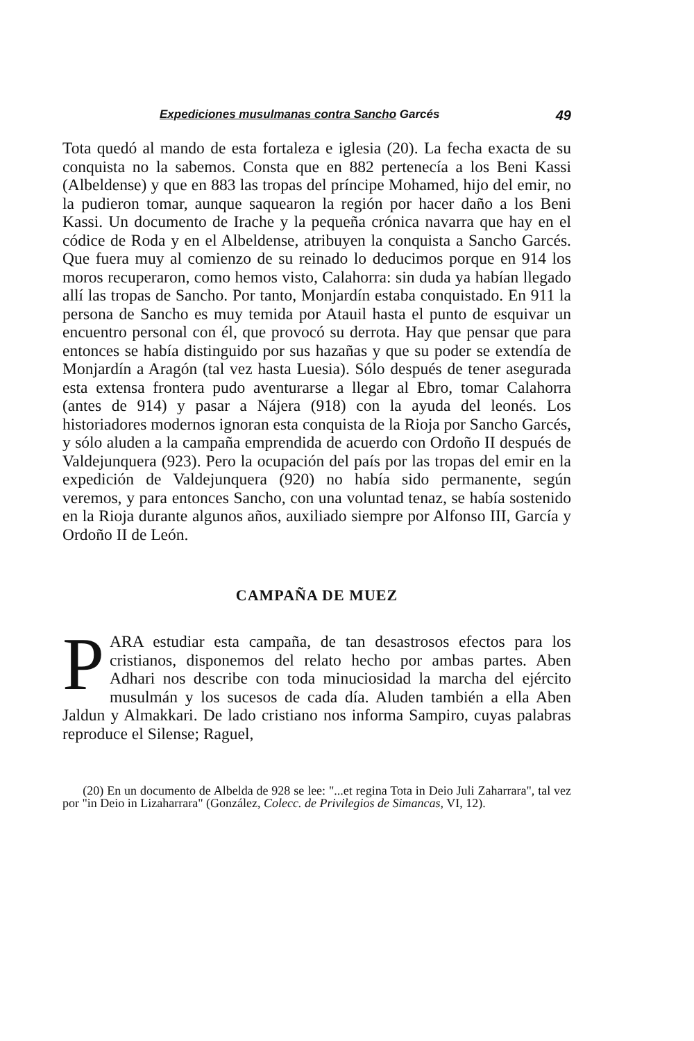Expediciones musulmanas contra Sancho Garcés 49
Tota quedó al mando de esta fortaleza e iglesia (20). La fecha exacta de su conquista no la sabemos. Consta que en 882 pertenecía a los Beni Kassi (Albeldense) y que en 883 las tropas del príncipe Mohamed, hijo del emir, no la pudieron tomar, aunque saquearon la región por hacer daño a los Beni Kassi. Un documento de Irache y la pequeña crónica navarra que hay en el códice de Roda y en el Albeldense, atribuyen la conquista a Sancho Garcés. Que fuera muy al comienzo de su reinado lo deducimos porque en 914 los moros recuperaron, como hemos visto, Calahorra: sin duda ya habían llegado allí las tropas de Sancho. Por tanto, Monjardín estaba conquistado. En 911 la persona de Sancho es muy temida por Atauil hasta el punto de esquivar un encuentro personal con él, que provocó su derrota. Hay que pensar que para entonces se había distinguido por sus hazañas y que su poder se extendía de Monjardín a Aragón (tal vez hasta Luesia). Sólo después de tener asegurada esta extensa frontera pudo aventurarse a llegar al Ebro, tomar Calahorra (antes de 914) y pasar a Nájera (918) con la ayuda del leonés. Los historiadores modernos ignoran esta conquista de la Rioja por Sancho Garcés, y sólo aluden a la campaña emprendida de acuerdo con Ordoño II después de Valdejunquera (923). Pero la ocupación del país por las tropas del emir en la expedición de Valdejunquera (920) no había sido permanente, según veremos, y para entonces Sancho, con una voluntad tenaz, se había sostenido en la Rioja durante algunos años, auxiliado siempre por Alfonso III, García y Ordoño II de León.
CAMPAÑA DE MUEZ
PARA estudiar esta campaña, de tan desastrosos efectos para los cristianos, disponemos del relato hecho por ambas partes. Aben Adhari nos describe con toda minuciosidad la marcha del ejército musulmán y los sucesos de cada día. Aluden también a ella Aben Jaldun y Almakkari. De lado cristiano nos informa Sampiro, cuyas palabras reproduce el Silense; Raguel,
(20) En un documento de Albelda de 928 se lee: "...et regina Tota in Deio Juli Zaharrara", tal vez por "in Deio in Lizaharrara" (González, Colecc. de Privilegios de Simancas, VI, 12).